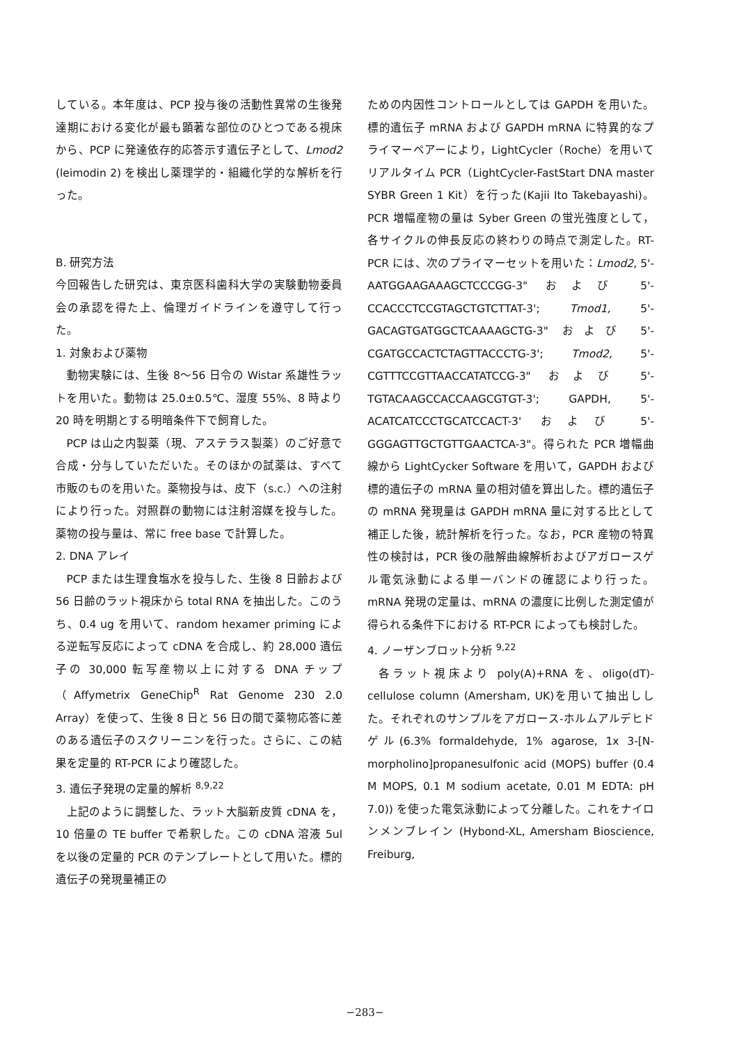している。本年度は、PCP 投与後の活動性異常の生後発達期における変化が最も顕著な部位のひとつである視床から、PCP に発達依存的応答示す遺伝子として、Lmod2 (leimodin 2) を検出し薬理学的・組織化学的な解析を行った。
B. 研究方法
今回報告した研究は、東京医科歯科大学の実験動物委員会の承認を得た上、倫理ガイドラインを遵守して行った。
1. 対象および薬物
動物実験には、生後 8〜56 日令の Wistar 系雄性ラットを用いた。動物は 25.0±0.5℃、湿度 55%、8 時より 20 時を明期とする明暗条件下で飼育した。
PCP は山之内製薬（現、アステラス製薬）のご好意で合成・分与していただいた。そのほかの試薬は、すべて市販のものを用いた。薬物投与は、皮下（s.c.）への注射により行った。対照群の動物には注射溶媒を投与した。薬物の投与量は、常に free base で計算した。
2. DNA アレイ
PCP または生理食塩水を投与した、生後 8 日齢および 56 日齢のラット視床から total RNA を抽出した。このうち、0.4 ug を用いて、random hexamer priming による逆転写反応によって cDNA を合成し、約 28,000 遺伝子の 30,000 転写産物以上に対する DNA チップ（Affymetrix GeneChip<sup>R</sup> Rat Genome 230 2.0 Array）を使って、生後 8 日と 56 日の間で薬物応答に差のある遺伝子のスクリーニンを行った。さらに、この結果を定量的 RT-PCR により確認した。
3. 遺伝子発現の定量的解析 <sup>8,9,22</sup>
上記のように調整した、ラット大脳新皮質 cDNA を，10 倍量の TE buffer で希釈した。この cDNA 溶液 5ul を以後の定量的 PCR のテンプレートとして用いた。標的遺伝子の発現量補正の
ための内因性コントロールとしては GAPDH を用いた。標的遺伝子 mRNA および GAPDH mRNA に特異的なプライマーペアーにより，LightCycler（Roche）を用いてリアルタイム PCR（LightCycler-FastStart DNA master SYBR Green 1 Kit）を行った(Kajii Ito Takebayashi)。PCR 増幅産物の量は Syber Green の蛍光強度として，各サイクルの伸長反応の終わりの時点で測定した。RT-PCR には、次のプライマーセットを用いた：Lmod2, 5'-AATGGAAGAAAGCTCCCGG-3" および 5'-CCACCCTCCGTAGCTGTCTTAT-3'; Tmod1, 5'-GACAGTGATGGCTCAAAAGCTG-3" および 5'-CGATGCCACTCTAGTTACCCTG-3'; Tmod2, 5'-CGTTTCCGTTAACCATATCCG-3" および 5'-TGTACAAGCCACCAAGCGTGT-3'; GAPDH, 5'-ACATCATCCCTGCATCCACT-3' および 5'-GGGAGTTGCTGTTGAACTCA-3"。得られた PCR 増幅曲線から LightCycker Software を用いて，GAPDH および標的遺伝子の mRNA 量の相対値を算出した。標的遺伝子の mRNA 発現量は GAPDH mRNA 量に対する比として補正した後，統計解析を行った。なお，PCR 産物の特異性の検討は，PCR 後の融解曲線解析およびアガロースゲル電気泳動による単一バンドの確認により行った。mRNA 発現の定量は、mRNA の濃度に比例した測定値が得られる条件下における RT-PCR によっても検討した。
4. ノーザンブロット分析 <sup>9,22</sup>
各ラット視床より poly(A)+RNA を、oligo(dT)-cellulose column (Amersham, UK)を用いて抽出しした。それぞれのサンプルをアガロース-ホルムアルデヒドゲル(6.3% formaldehyde, 1% agarose, 1x 3-[N-morpholino]propanesulfonic acid (MOPS) buffer (0.4 M MOPS, 0.1 M sodium acetate, 0.01 M EDTA: pH 7.0)) を使った電気泳動によって分離した。これをナイロンメンブレイン (Hybond-XL, Amersham Bioscience, Freiburg,
−283−